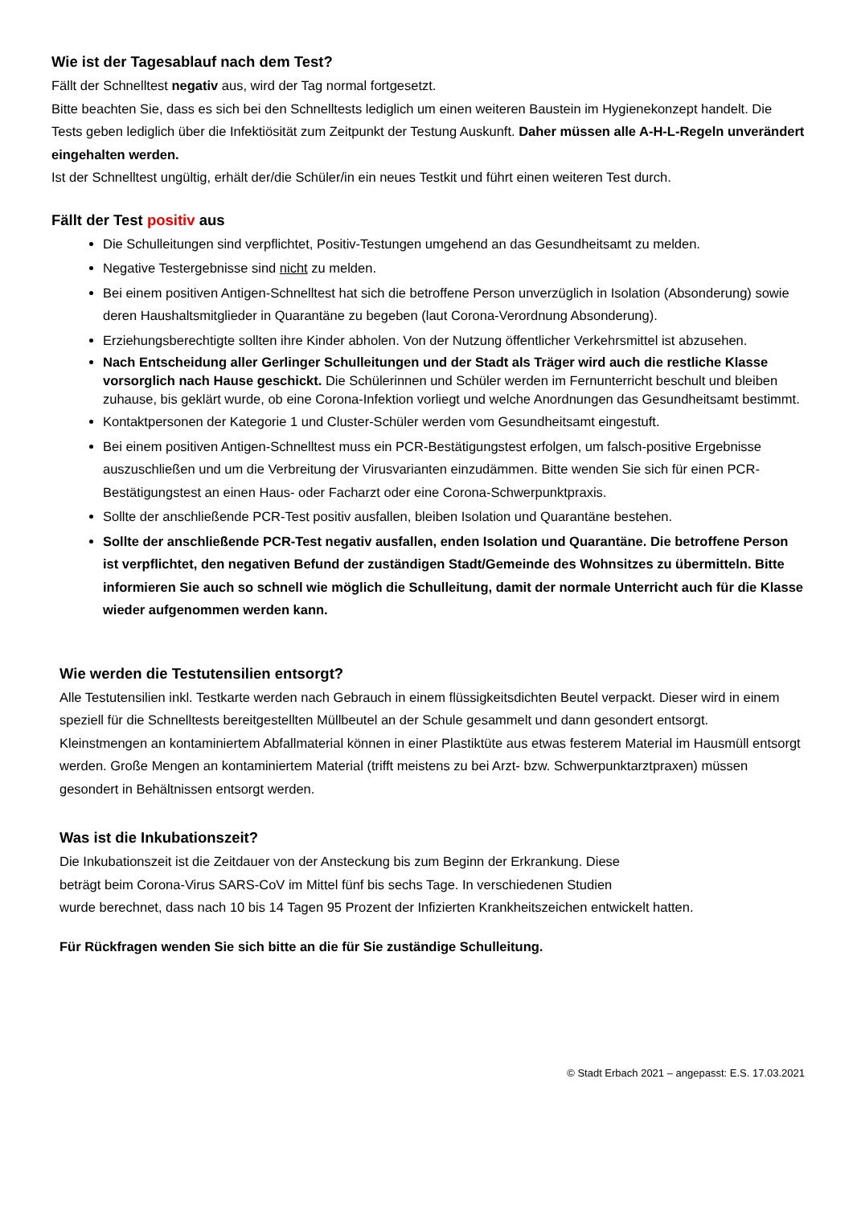Wie ist der Tagesablauf nach dem Test?
Fällt der Schnelltest negativ aus, wird der Tag normal fortgesetzt.
Bitte beachten Sie, dass es sich bei den Schnelltests lediglich um einen weiteren Baustein im Hygienekonzept handelt. Die Tests geben lediglich über die Infektiösität zum Zeitpunkt der Testung Auskunft. Daher müssen alle A-H-L-Regeln unverändert eingehalten werden.
Ist der Schnelltest ungültig, erhält der/die Schüler/in ein neues Testkit und führt einen weiteren Test durch.
Fällt der Test positiv aus
Die Schulleitungen sind verpflichtet, Positiv-Testungen umgehend an das Gesundheitsamt zu melden.
Negative Testergebnisse sind nicht zu melden.
Bei einem positiven Antigen-Schnelltest hat sich die betroffene Person unverzüglich in Isolation (Absonderung) sowie deren Haushaltsmitglieder in Quarantäne zu begeben (laut Corona-Verordnung Absonderung).
Erziehungsberechtigte sollten ihre Kinder abholen. Von der Nutzung öffentlicher Verkehrsmittel ist abzusehen.
Nach Entscheidung aller Gerlinger Schulleitungen und der Stadt als Träger wird auch die restliche Klasse vorsorglich nach Hause geschickt. Die Schülerinnen und Schüler werden im Fernunterricht beschult und bleiben zuhause, bis geklärt wurde, ob eine Corona-Infektion vorliegt und welche Anordnungen das Gesundheitsamt bestimmt.
Kontaktpersonen der Kategorie 1 und Cluster-Schüler werden vom Gesundheitsamt eingestuft.
Bei einem positiven Antigen-Schnelltest muss ein PCR-Bestätigungstest erfolgen, um falsch-positive Ergebnisse auszuschließen und um die Verbreitung der Virusvarianten einzudämmen. Bitte wenden Sie sich für einen PCR- Bestätigungstest an einen Haus- oder Facharzt oder eine Corona-Schwerpunktpraxis.
Sollte der anschließende PCR-Test positiv ausfallen, bleiben Isolation und Quarantäne bestehen.
Sollte der anschließende PCR-Test negativ ausfallen, enden Isolation und Quarantäne. Die betroffene Person ist verpflichtet, den negativen Befund der zuständigen Stadt/Gemeinde des Wohnsitzes zu übermitteln. Bitte informieren Sie auch so schnell wie möglich die Schulleitung, damit der normale Unterricht auch für die Klasse wieder aufgenommen werden kann.
Wie werden die Testutensilien entsorgt?
Alle Testutensilien inkl. Testkarte werden nach Gebrauch in einem flüssigkeitsdichten Beutel verpackt. Dieser wird in einem speziell für die Schnelltests bereitgestellten Müllbeutel an der Schule gesammelt und dann gesondert entsorgt.
Kleinstmengen an kontaminiertem Abfallmaterial können in einer Plastiktüte aus etwas festerem Material im Hausmüll entsorgt werden. Große Mengen an kontaminiertem Material (trifft meistens zu bei Arzt- bzw. Schwerpunktarztpraxen) müssen gesondert in Behältnissen entsorgt werden.
Was ist die Inkubationszeit?
Die Inkubationszeit ist die Zeitdauer von der Ansteckung bis zum Beginn der Erkrankung. Diese
beträgt beim Corona-Virus SARS-CoV im Mittel fünf bis sechs Tage. In verschiedenen Studien
wurde berechnet, dass nach 10 bis 14 Tagen 95 Prozent der Infizierten Krankheitszeichen entwickelt hatten.
Für Rückfragen wenden Sie sich bitte an die für Sie zuständige Schulleitung.
© Stadt Erbach 2021 – angepasst: E.S. 17.03.2021